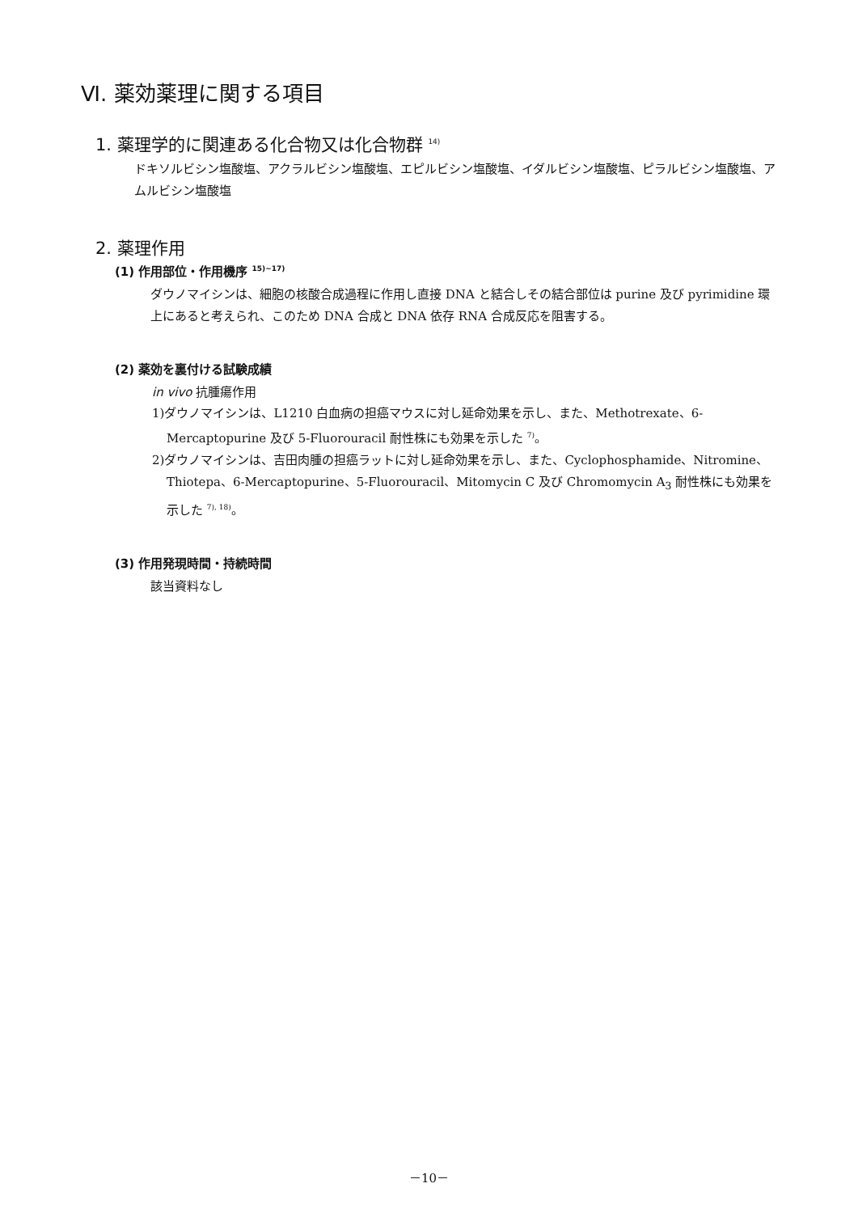Ⅵ. 薬効薬理に関する項目
1. 薬理学的に関連ある化合物又は化合物群 <sup>14)</sup>
ドキソルビシン塩酸塩、アクラルビシン塩酸塩、エピルビシン塩酸塩、イダルビシン塩酸塩、ピラルビシン塩酸塩、アムルビシン塩酸塩
2. 薬理作用
(1) 作用部位・作用機序 <sup>15)~17)</sup>
ダウノマイシンは、細胞の核酸合成過程に作用し直接 DNA と結合しその結合部位は purine 及び pyrimidine 環上にあると考えられ、このため DNA 合成と DNA 依存 RNA 合成反応を阻害する。
(2) 薬効を裏付ける試験成績
in vivo 抗腫瘍作用
1)ダウノマイシンは、L1210 白血病の担癌マウスに対し延命効果を示し、また、Methotrexate、6-Mercaptopurine 及び 5-Fluorouracil 耐性株にも効果を示した <sup>7)</sup>。
2)ダウノマイシンは、吉田肉腫の担癌ラットに対し延命効果を示し、また、Cyclophosphamide、Nitromine、Thiotepa、6-Mercaptopurine、5-Fluorouracil、Mitomycin C 及び Chromomycin A<sub>3</sub> 耐性株にも効果を示した <sup>7), 18)</sup>。
(3) 作用発現時間・持続時間
該当資料なし
－10－